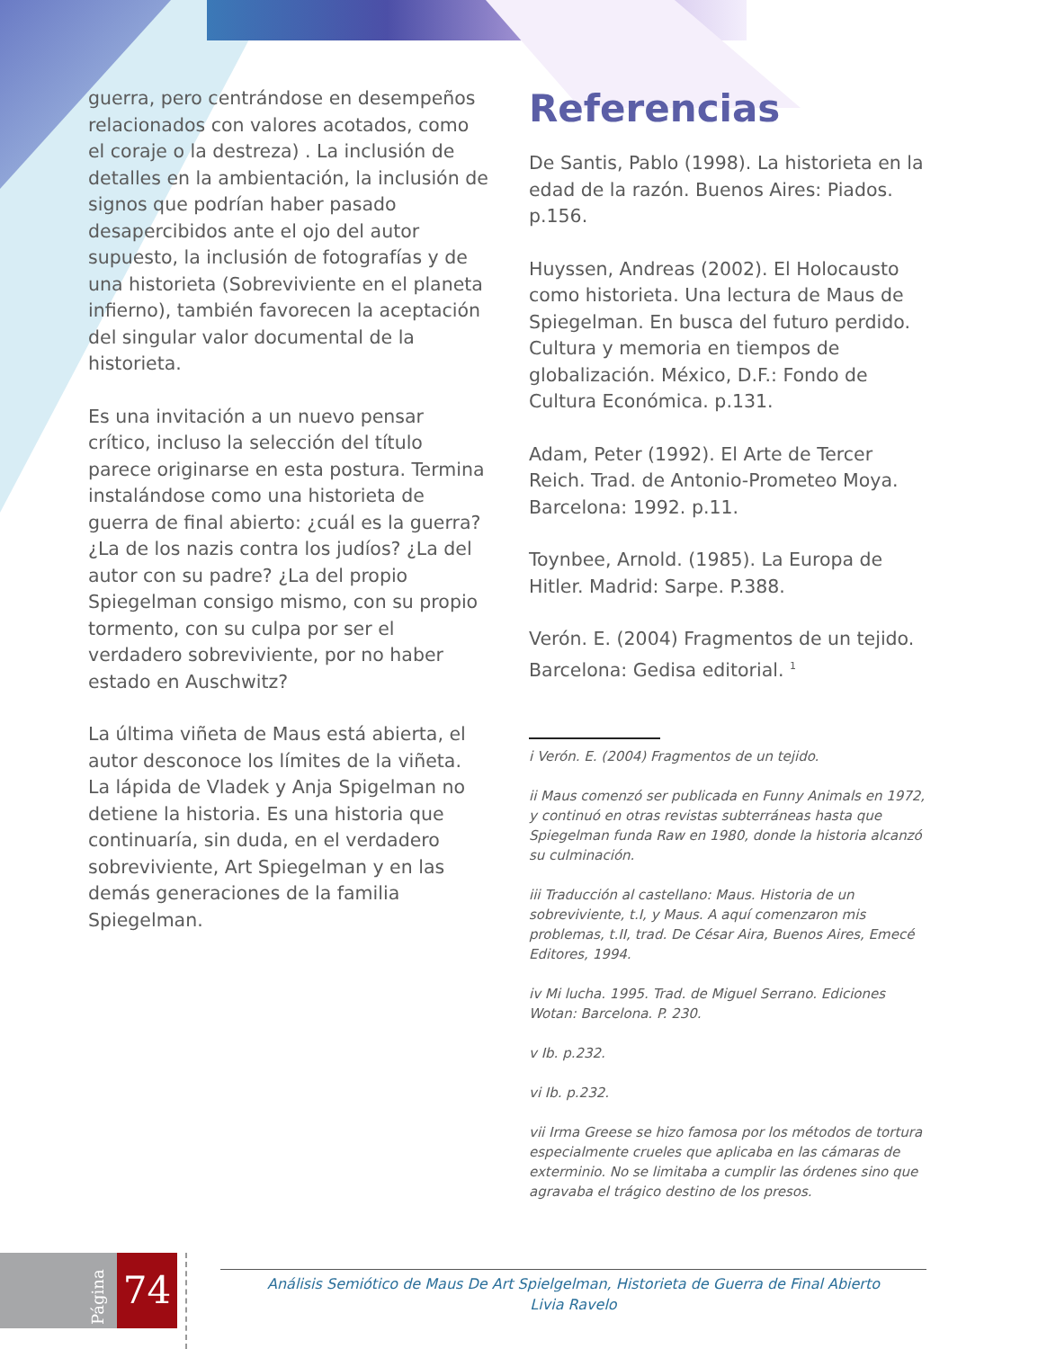guerra, pero centrándose en desempeños relacionados con valores acotados, como el coraje o la destreza) . La inclusión de detalles en la ambientación, la inclusión de signos que podrían haber pasado desapercibidos ante el ojo del autor supuesto, la inclusión de fotografías y de una historieta (Sobreviviente en el planeta infierno), también favorecen la aceptación del singular valor documental de la historieta.
Es una invitación a un nuevo pensar crítico, incluso la selección del título parece originarse en esta postura. Termina instalándose como una historieta de guerra de final abierto: ¿cuál es la guerra? ¿La de los nazis contra los judíos? ¿La del autor con su padre? ¿La del propio Spiegelman consigo mismo, con su propio tormento, con su culpa por ser el verdadero sobreviviente, por no haber estado en Auschwitz?
La última viñeta de Maus está abierta, el autor desconoce los límites de la viñeta. La lápida de Vladek y Anja Spigelman no detiene la historia. Es una historia que continuaría, sin duda, en el verdadero sobreviviente, Art Spiegelman y en las demás generaciones de la familia Spiegelman.
Referencias
De Santis, Pablo (1998). La historieta en la edad de la razón. Buenos Aires: Piados. p.156.
Huyssen, Andreas (2002). El Holocausto como historieta. Una lectura de Maus de Spiegelman. En busca del futuro perdido. Cultura y memoria en tiempos de globalización. México, D.F.: Fondo de Cultura Económica. p.131.
Adam, Peter (1992). El Arte de Tercer Reich. Trad. de Antonio-Prometeo Moya. Barcelona: 1992. p.11.
Toynbee, Arnold. (1985). La Europa de Hitler. Madrid: Sarpe. P.388.
Verón. E. (2004) Fragmentos de un tejido. Barcelona: Gedisa editorial. <sup>1</sup>
i Verón. E. (2004) Fragmentos de un tejido.
ii Maus comenzó ser publicada en Funny Animals en 1972, y continuó en otras revistas subterráneas hasta que Spiegelman funda Raw en 1980, donde la historia alcanzó su culminación.
iii Traducción al castellano: Maus. Historia de un sobreviviente, t.I, y Maus. A aquí comenzaron mis problemas, t.II, trad. De César Aira, Buenos Aires, Emecé Editores, 1994.
iv Mi lucha. 1995. Trad. de Miguel Serrano. Ediciones Wotan: Barcelona. P. 230.
v Ib. p.232.
vi Ib. p.232.
vii Irma Greese se hizo famosa por los métodos de tortura especialmente crueles que aplicaba en las cámaras de exterminio. No se limitaba a cumplir las órdenes sino que agravaba el trágico destino de los presos.
74
Página
Análisis Semiótico de Maus De Art Spielgelman, Historieta de Guerra de Final Abierto
Livia Ravelo